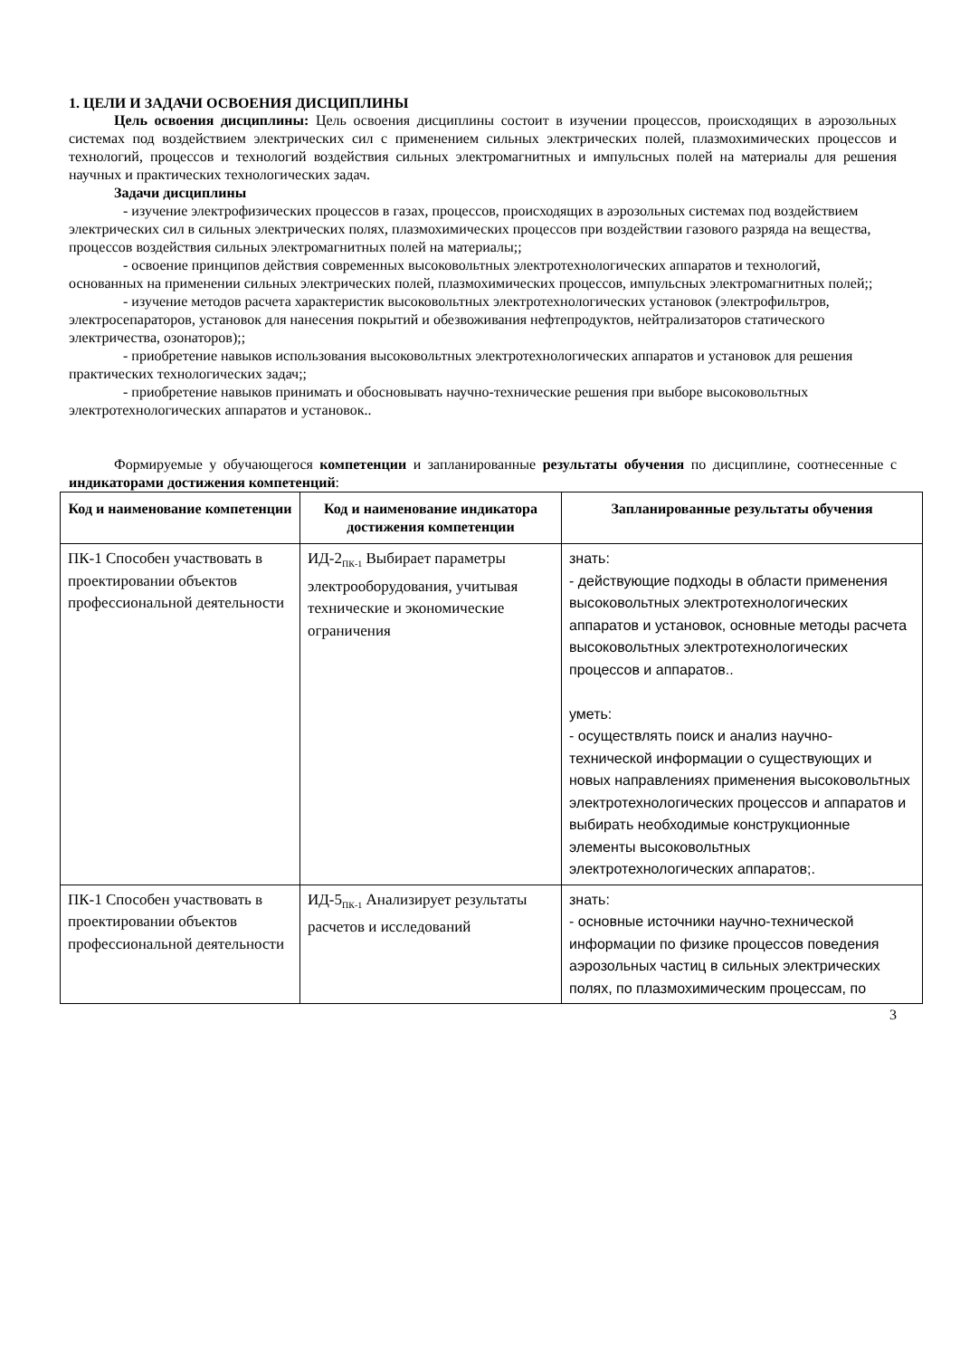1. ЦЕЛИ И ЗАДАЧИ ОСВОЕНИЯ ДИСЦИПЛИНЫ
Цель освоения дисциплины: Цель освоения дисциплины состоит в изучении процессов, происходящих в аэрозольных системах под воздействием электрических сил с применением сильных электрических полей, плазмохимических процессов и технологий, процессов и технологий воздействия сильных электромагнитных и импульсных полей на материалы для решения научных и практических технологических задач.
Задачи дисциплины
- изучение электрофизических процессов в газах, процессов, происходящих в аэрозольных системах под воздействием электрических сил в сильных электрических полях, плазмохимических процессов при воздействии газового разряда на вещества, процессов воздействия сильных электромагнитных полей на материалы;;
- освоение принципов действия современных высоковольтных электротехнологических аппаратов и технологий, основанных на применении сильных электрических полей, плазмохимических процессов, импульсных электромагнитных полей;;
- изучение методов расчета характеристик высоковольтных электротехнологических установок (электрофильтров, электросепараторов, установок для нанесения покрытий и обезвоживания нефтепродуктов, нейтрализаторов статического электричества, озонаторов);;
- приобретение навыков использования высоковольтных электротехнологических аппаратов и установок для решения практических технологических задач;;
- приобретение навыков принимать и обосновывать научно-технические решения при выборе высоковольтных электротехнологических аппаратов и установок..
Формируемые у обучающегося компетенции и запланированные результаты обучения по дисциплине, соотнесенные с индикаторами достижения компетенций:
| Код и наименование компетенции | Код и наименование индикатора достижения компетенции | Запланированные результаты обучения |
| --- | --- | --- |
| ПК-1 Способен участвовать в проектировании объектов профессиональной деятельности | ИД-2<sub>ПК-1</sub> Выбирает параметры электрооборудования, учитывая технические и экономические ограничения | знать: - действующие подходы в области применения высоковольтных электротехнологических аппаратов и установок, основные методы расчета высоковольтных электротехнологических процессов и аппаратов.. уметь: - осуществлять поиск и анализ научно-технической информации о существующих и новых направлениях применения высоковольтных электротехнологических процессов и аппаратов и выбирать необходимые конструкционные элементы высоковольтных электротехнологических аппаратов;. |
| ПК-1 Способен участвовать в проектировании объектов профессиональной деятельности | ИД-5<sub>ПК-1</sub> Анализирует результаты расчетов и исследований | знать: - основные источники научно-технической информации по физике процессов поведения аэрозольных частиц в сильных электрических полях, по плазмохимическим процессам, по |
3